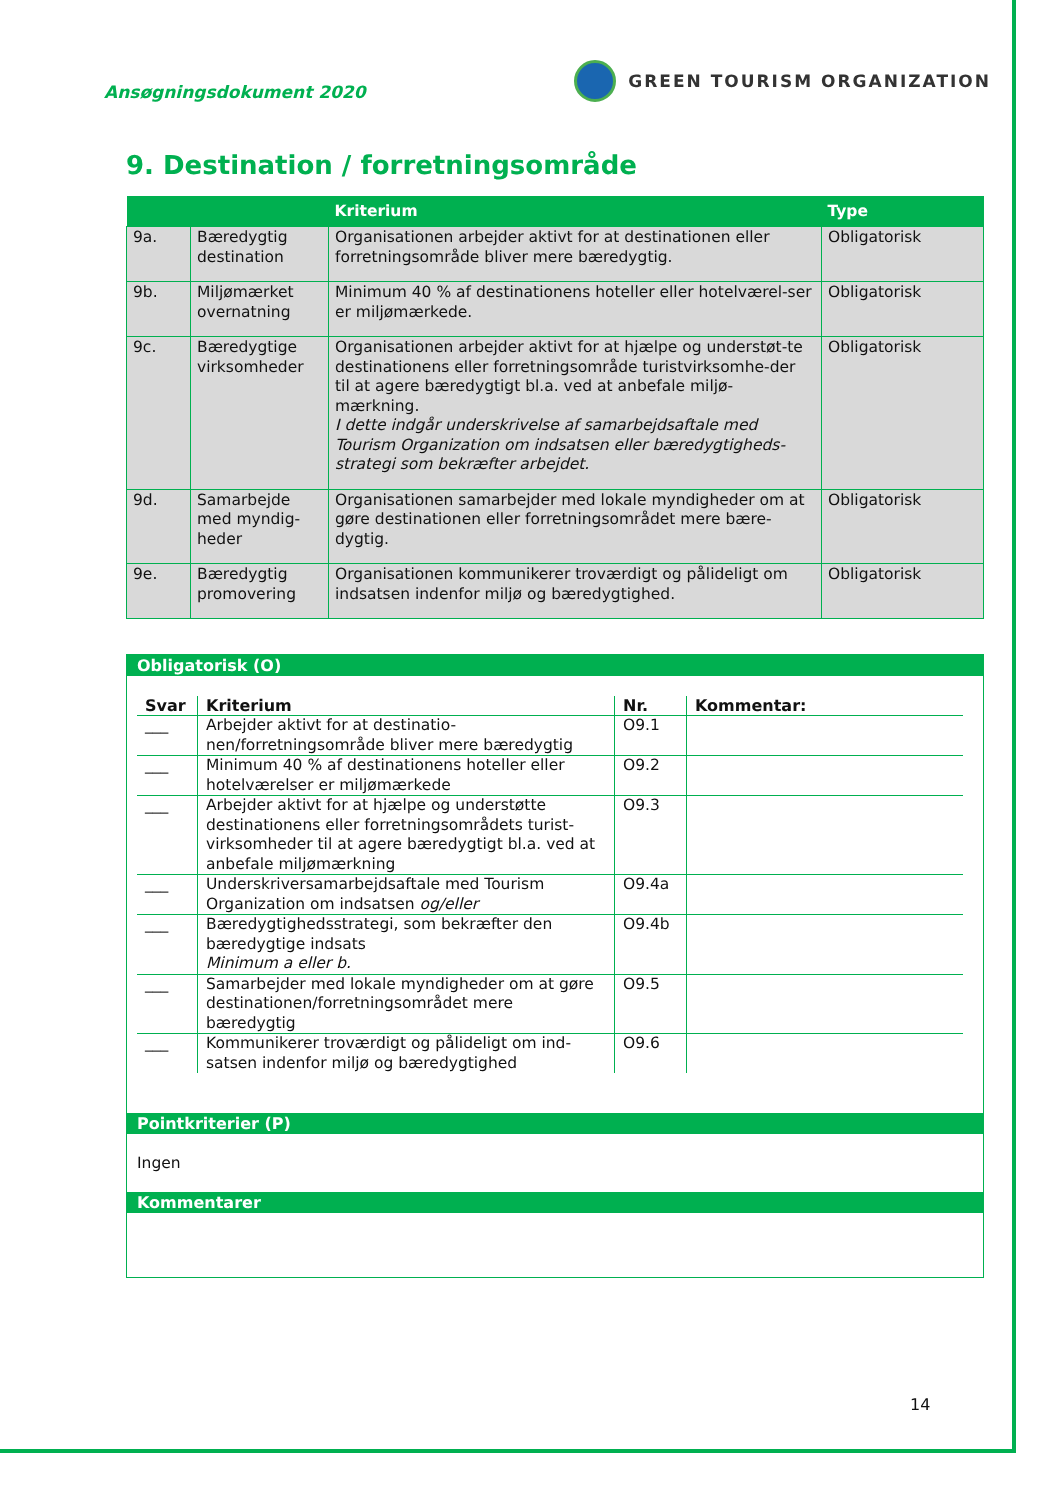Ansøgningsdokument 2020
GREEN TOURISM ORGANIZATION
9. Destination / forretningsområde
| | | Kriterium | Type |
| --- | --- | --- | --- |
| 9a. | Bæredygtig destination | Organisationen arbejder aktivt for at destinationen eller forretningsområde bliver mere bæredygtig. | Obligatorisk |
| 9b. | Miljømærket overnatning | Minimum 40 % af destinationens hoteller eller hotelværel-ser er miljømærkede. | Obligatorisk |
| 9c. | Bæredygtige virksomheder | Organisationen arbejder aktivt for at hjælpe og understøt-te destinationens eller forretningsområde turistvirksomhe-der til at agere bæredygtigt bl.a. ved at anbefale miljø-mærkning. I dette indgår underskrivelse af samarbejdsaftale med Tourism Organization om indsatsen eller bæredygtigheds-strategi som bekræfter arbejdet. | Obligatorisk |
| 9d. | Samarbejde med myndig-heder | Organisationen samarbejder med lokale myndigheder om at gøre destinationen eller forretningsområdet mere bære-dygtig. | Obligatorisk |
| 9e. | Bæredygtig promovering | Organisationen kommunikerer troværdigt og pålideligt om indsatsen indenfor miljø og bæredygtighed. | Obligatorisk |
Obligatorisk (O)
| Svar | Kriterium | Nr. | Kommentar: |
| --- | --- | --- | --- |
| ___ | Arbejder aktivt for at destinatio-nen/forretningsområde bliver mere bæredygtig | O9.1 | |
| ___ | Minimum 40 % af destinationens hoteller eller hotelværelser er miljømærkede | O9.2 | |
| ___ | Arbejder aktivt for at hjælpe og understøtte destinationens eller forretningsområdets turist-virksomheder til at agere bæredygtigt bl.a. ved at anbefale miljømærkning | O9.3 | |
| ___ | Underskriversamarbejdsaftale med Tourism Organization om indsatsen og/eller | O9.4a | |
| ___ | Bæredygtighedsstrategi, som bekræfter den bæredygtige indsats Minimum a eller b. | O9.4b | |
| ___ | Samarbejder med lokale myndigheder om at gøre destinationen/forretningsområdet mere bæredygtig | O9.5 | |
| ___ | Kommunikerer troværdigt og pålideligt om ind-satsen indenfor miljø og bæredygtighed | O9.6 | |
Pointkriterier (P)
Ingen
Kommentarer
14